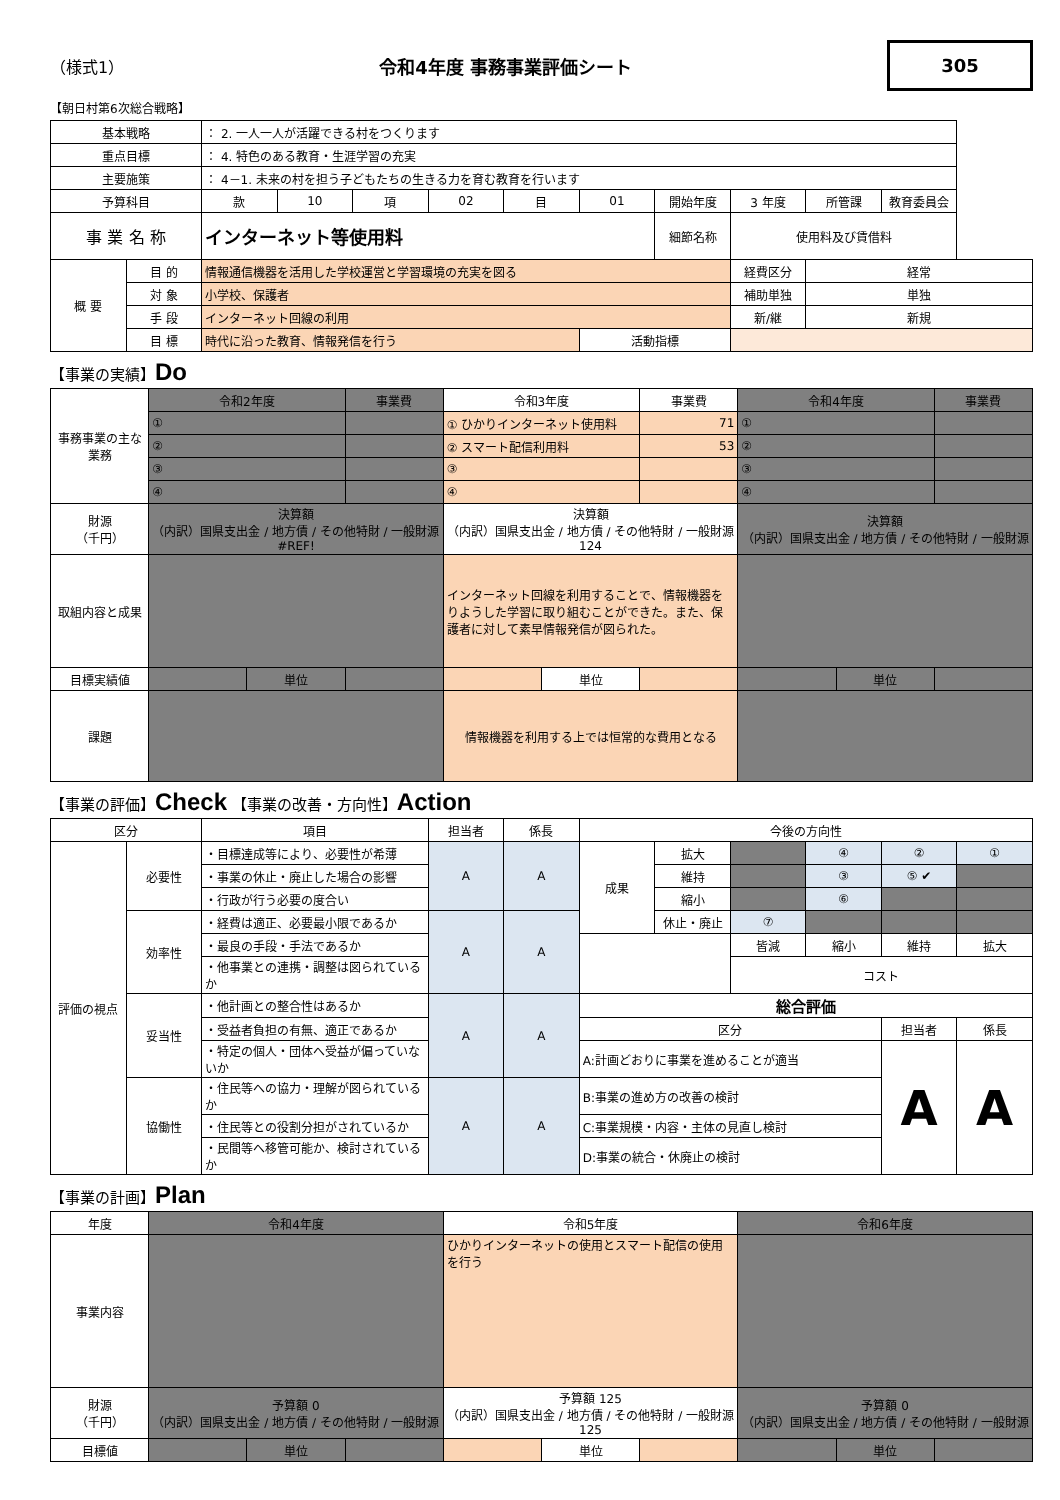（様式1） 令和4年度 事務事業評価シート
305
【朝日村第6次総合戦略】
| 基本戦略 | | ： 2. 一人一人が活躍できる村をつくります | | | | | | | | | |
| 重点目標 | | ： 4. 特色のある教育・生涯学習の充実 | | | | | | | | | |
| 主要施策 | | ： 4－1. 未来の村を担う子どもたちの生きる力を育む教育を行います | | | | | | | | | |
| 予算科目 | | 款 | 10 | 項 | 02 | 目 | 01 | 開始年度 | 3 年度 | 所管課 | 教育委員会 |
| 事 業 名 称 | | インターネット等使用料 | | | | | | 細節名称 | 使用料及び賃借料 | | |
| 概 要 | 目 的 | 情報通信機器を活用した学校運営と学習環境の充実を図る | | | | | | | 経費区分 | 経常 | |
| | 対 象 | 小学校、保護者 | | | | | | | 補助単独 | 単独 | |
| | 手 段 | インターネット回線の利用 | | | | | | | 新/継 | 新規 | |
| | 目 標 | 時代に沿った教育、情報発信を行う | | | | | 活動指標 | | | | |
【事業の実績】Do
| 事務事業の主な業務 | 令和2年度 | | 事業費 | 令和3年度 | | 事業費 | 令和4年度 | | 事業費 |
| | ① | | | ① ひかりインターネット使用料 | | 71 | ① | | |
| | ② | | | ② スマート配信利用料 | | 53 | ② | | |
| | ③ | | | ③ | | | ③ | | |
| | ④ | | | ④ | | | ④ | | |
| 財源 （千円） | 決算額 （内訳）国県支出金 / 地方債 / その他特財 / 一般財源 #REF! | | | 決算額 （内訳）国県支出金 / 地方債 / その他特財 / 一般財源 124 | | | 決算額 （内訳）国県支出金 / 地方債 / その他特財 / 一般財源 | | |
| 取組内容と成果 | | | | インターネット回線を利用することで、情報機器をりようした学習に取り組むことができた。また、保護者に対して素早情報発信が図られた。 | | | | | |
| 目標実績値 | | 単位 | | | 単位 | | | 単位 | |
| 課題 | | | | 情報機器を利用する上では恒常的な費用となる | | | | | |
【事業の評価】Check 【事業の改善・方向性】Action
| 区分 | | 項目 | 担当者 | 係長 | 今後の方向性 | | | | | |
| 評価の視点 | 必要性 | ・目標達成等により、必要性が希薄 | A | A | 成果 | 拡大 | | ④ | ② | ① |
| | | ・事業の休止・廃止した場合の影響 | | | | 維持 | | ③ | ⑤ ✔ | |
| | | ・行政が行う必要の度合い | | | | 縮小 | | ⑥ | | |
| | 効率性 | ・経費は適正、必要最小限であるか | A | A | | 休止・廃止 | ⑦ | | | |
| | | ・最良の手段・手法であるか | | | | | 皆減 | 縮小 | 維持 | 拡大 |
| | | ・他事業との連携・調整は図られているか | | | | | コスト | | | |
| | 妥当性 | ・他計画との整合性はあるか | A | A | 総合評価 | | | | | |
| | | ・受益者負担の有無、適正であるか | | | 区分 | | | | 担当者 | 係長 |
| | | ・特定の個人・団体へ受益が偏っていないか | | | A:計画どおりに事業を進めることが適当 | | | | A | A |
| | 協働性 | ・住民等への協力・理解が図られているか | A | A | B:事業の進め方の改善の検討 | | | | | |
| | | ・住民等との役割分担がされているか | | | C:事業規模・内容・主体の見直し検討 | | | | | |
| | | ・民間等へ移管可能か、検討されているか | | | D:事業の統合・休廃止の検討 | | | | | |
【事業の計画】Plan
| 年度 | 令和4年度 | | | 令和5年度 | | | 令和6年度 | | |
| 事業内容 | | | | ひかりインターネットの使用とスマート配信の使用を行う | | | | | |
| 財源 （千円） | 予算額 0 （内訳）国県支出金 / 地方債 / その他特財 / 一般財源 | | | 予算額 125 （内訳）国県支出金 / 地方債 / その他特財 / 一般財源 125 | | | 予算額 0 （内訳）国県支出金 / 地方債 / その他特財 / 一般財源 | | |
| 目標値 | | 単位 | | | 単位 | | | 単位 | |